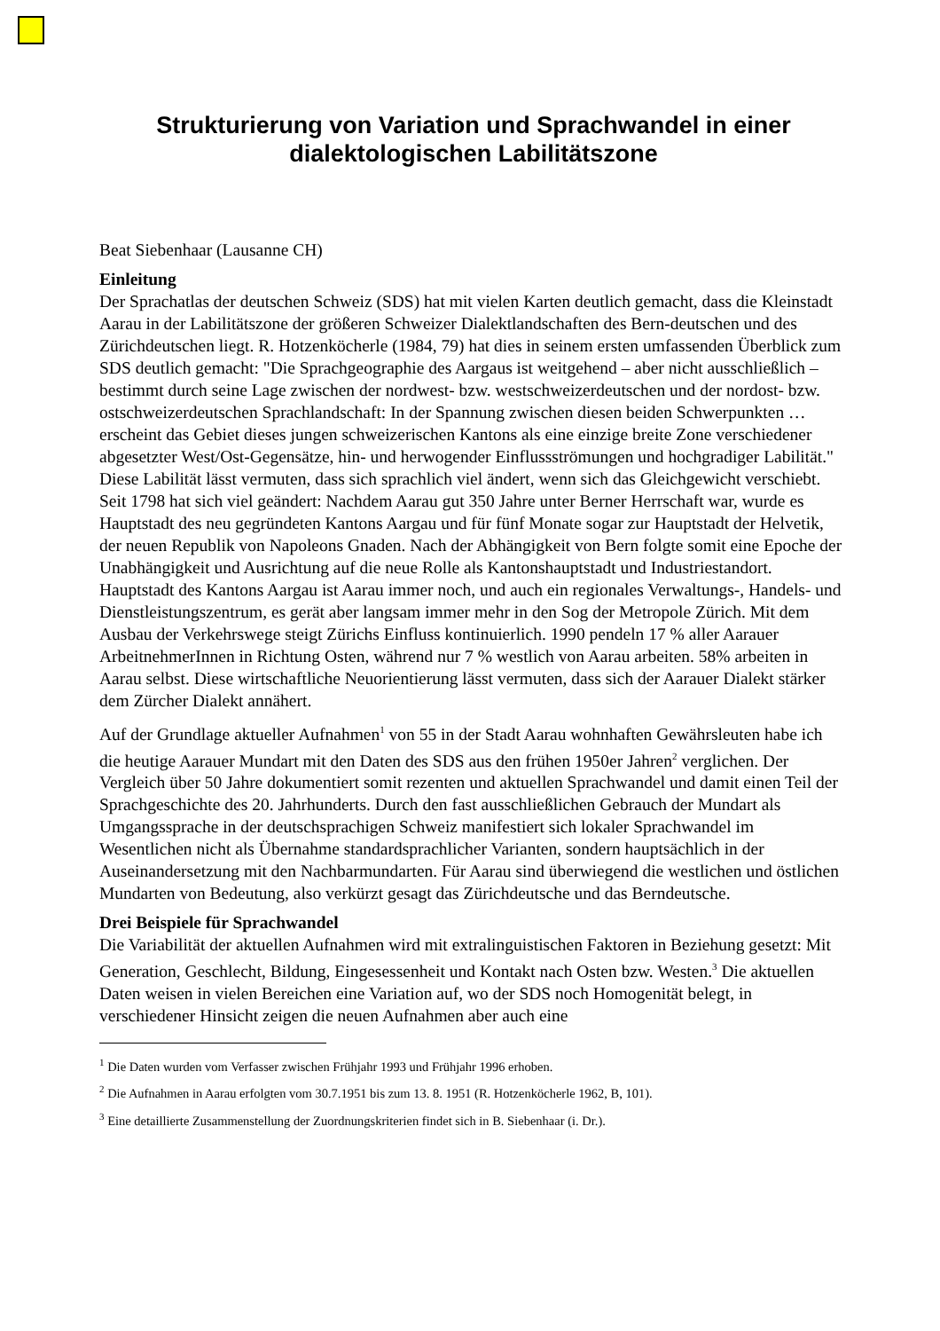Strukturierung von Variation und Sprachwandel in einer dialektologischen Labilitätszone
Beat Siebenhaar (Lausanne CH)
Einleitung
Der Sprachatlas der deutschen Schweiz (SDS) hat mit vielen Karten deutlich gemacht, dass die Kleinstadt Aarau in der Labilitätszone der größeren Schweizer Dialektlandschaften des Bern-deutschen und des Zürichdeutschen liegt. R. Hotzenköcherle (1984, 79) hat dies in seinem ersten umfassenden Überblick zum SDS deutlich gemacht: "Die Sprachgeographie des Aargaus ist weitgehend – aber nicht ausschließlich – bestimmt durch seine Lage zwischen der nordwest- bzw. westschweizerdeutschen und der nordost- bzw. ostschweizerdeutschen Sprachlandschaft: In der Spannung zwischen diesen beiden Schwerpunkten … erscheint das Gebiet dieses jungen schweizerischen Kantons als eine einzige breite Zone verschiedener abgesetzter West/Ost-Gegensätze, hin- und herwogender Einflussströmungen und hochgradiger Labilität." Diese Labilität lässt vermuten, dass sich sprachlich viel ändert, wenn sich das Gleichgewicht verschiebt. Seit 1798 hat sich viel geändert: Nachdem Aarau gut 350 Jahre unter Berner Herrschaft war, wurde es Hauptstadt des neu gegründeten Kantons Aargau und für fünf Monate sogar zur Hauptstadt der Helvetik, der neuen Republik von Napoleons Gnaden. Nach der Abhängigkeit von Bern folgte somit eine Epoche der Unabhängigkeit und Ausrichtung auf die neue Rolle als Kantonshauptstadt und Industriestandort. Hauptstadt des Kantons Aargau ist Aarau immer noch, und auch ein regionales Verwaltungs-, Handels- und Dienstleistungszentrum, es gerät aber langsam immer mehr in den Sog der Metropole Zürich. Mit dem Ausbau der Verkehrswege steigt Zürichs Einfluss kontinuierlich. 1990 pendeln 17 % aller Aarauer ArbeitnehmerInnen in Richtung Osten, während nur 7 % westlich von Aarau arbeiten. 58% arbeiten in Aarau selbst. Diese wirtschaftliche Neuorientierung lässt vermuten, dass sich der Aarauer Dialekt stärker dem Zürcher Dialekt annähert.
Auf der Grundlage aktueller Aufnahmen<sup>1</sup> von 55 in der Stadt Aarau wohnhaften Gewährsleuten habe ich die heutige Aarauer Mundart mit den Daten des SDS aus den frühen 1950er Jahren<sup>2</sup> verglichen. Der Vergleich über 50 Jahre dokumentiert somit rezenten und aktuellen Sprachwandel und damit einen Teil der Sprachgeschichte des 20. Jahrhunderts. Durch den fast ausschließlichen Gebrauch der Mundart als Umgangssprache in der deutschsprachigen Schweiz manifestiert sich lokaler Sprachwandel im Wesentlichen nicht als Übernahme standardsprachlicher Varianten, sondern hauptsächlich in der Auseinandersetzung mit den Nachbarmundarten. Für Aarau sind überwiegend die westlichen und östlichen Mundarten von Bedeutung, also verkürzt gesagt das Zürichdeutsche und das Berndeutsche.
Drei Beispiele für Sprachwandel
Die Variabilität der aktuellen Aufnahmen wird mit extralinguistischen Faktoren in Beziehung gesetzt: Mit Generation, Geschlecht, Bildung, Eingesessenheit und Kontakt nach Osten bzw. Westen.<sup>3</sup> Die aktuellen Daten weisen in vielen Bereichen eine Variation auf, wo der SDS noch Homogenität belegt, in verschiedener Hinsicht zeigen die neuen Aufnahmen aber auch eine
<sup>1</sup> Die Daten wurden vom Verfasser zwischen Frühjahr 1993 und Frühjahr 1996 erhoben.
<sup>2</sup> Die Aufnahmen in Aarau erfolgten vom 30.7.1951 bis zum 13. 8. 1951 (R. Hotzenköcherle 1962, B, 101).
<sup>3</sup> Eine detaillierte Zusammenstellung der Zuordnungskriterien findet sich in B. Siebenhaar (i. Dr.).